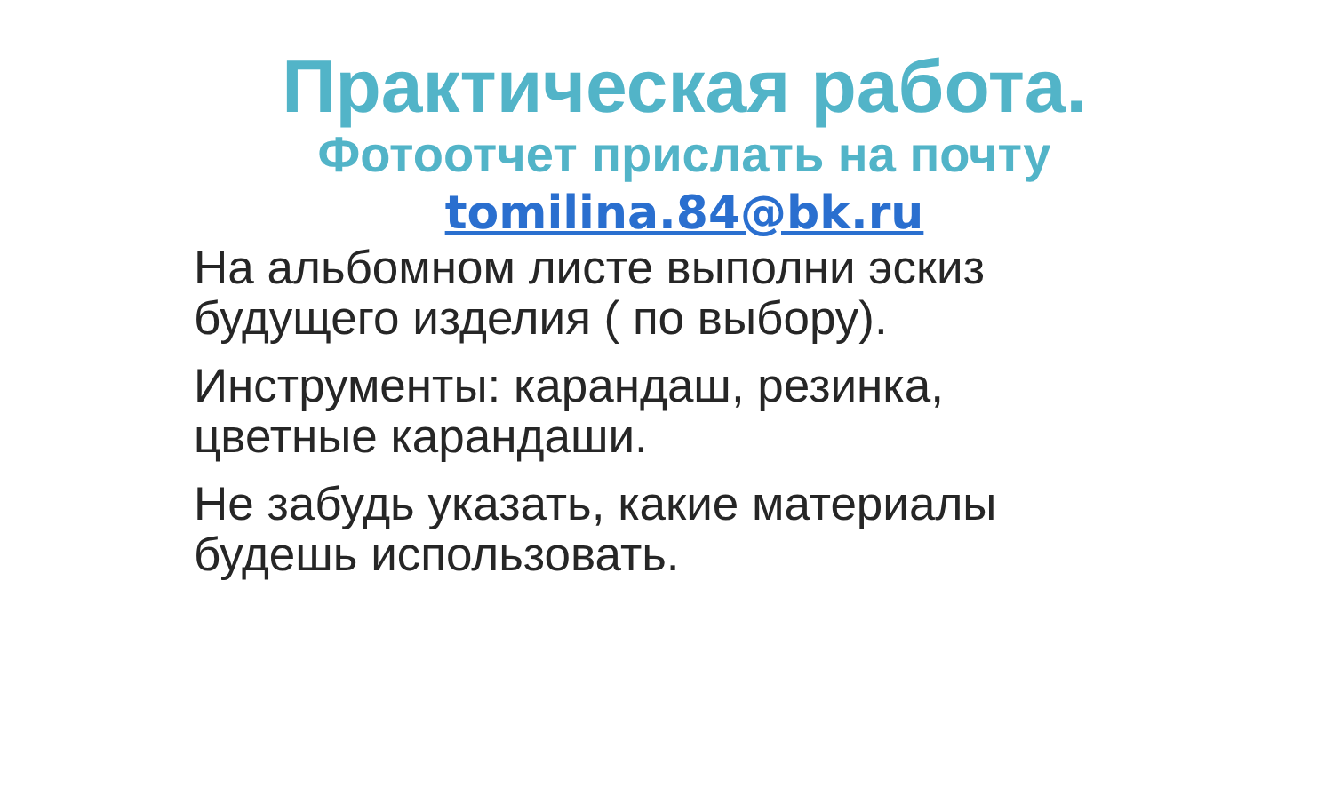Практическая работа.
Фотоотчет прислать на почту
tomilina.84@bk.ru
На альбомном листе выполни эскиз будущего изделия ( по выбору).
Инструменты: карандаш, резинка, цветные карандаши.
Не забудь указать, какие материалы будешь использовать.